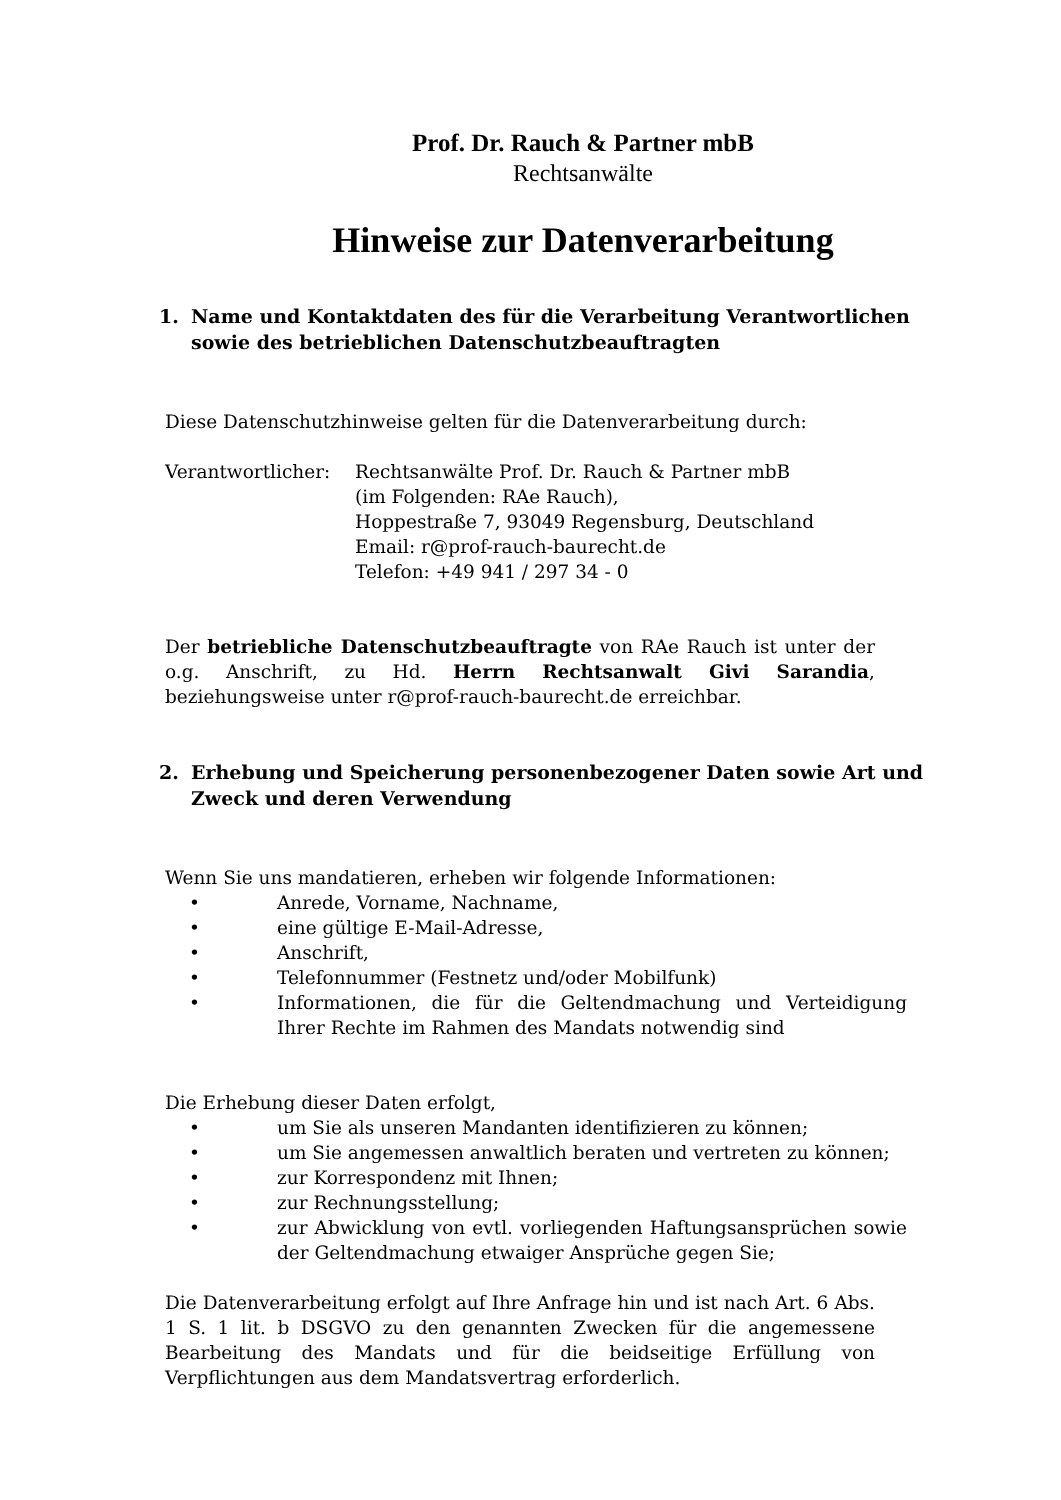Prof. Dr. Rauch & Partner mbB
Rechtsanwälte
Hinweise zur Datenverarbeitung
1. Name und Kontaktdaten des für die Verarbeitung Verantwortlichen sowie des betrieblichen Datenschutzbeauftragten
Diese Datenschutzhinweise gelten für die Datenverarbeitung durch:
Verantwortlicher: Rechtsanwälte Prof. Dr. Rauch & Partner mbB
(im Folgenden: RAe Rauch),
Hoppestraße 7, 93049 Regensburg, Deutschland
Email: r@prof-rauch-baurecht.de
Telefon: +49 941 / 297 34 - 0
Der betriebliche Datenschutzbeauftragte von RAe Rauch ist unter der o.g. Anschrift, zu Hd. Herrn Rechtsanwalt Givi Sarandia, beziehungsweise unter r@prof-rauch-baurecht.de erreichbar.
2. Erhebung und Speicherung personenbezogener Daten sowie Art und Zweck und deren Verwendung
Wenn Sie uns mandatieren, erheben wir folgende Informationen:
• Anrede, Vorname, Nachname,
• eine gültige E-Mail-Adresse,
• Anschrift,
• Telefonnummer (Festnetz und/oder Mobilfunk)
• Informationen, die für die Geltendmachung und Verteidigung Ihrer Rechte im Rahmen des Mandats notwendig sind
Die Erhebung dieser Daten erfolgt,
• um Sie als unseren Mandanten identifizieren zu können;
• um Sie angemessen anwaltlich beraten und vertreten zu können;
• zur Korrespondenz mit Ihnen;
• zur Rechnungsstellung;
• zur Abwicklung von evtl. vorliegenden Haftungsansprüchen sowie der Geltendmachung etwaiger Ansprüche gegen Sie;
Die Datenverarbeitung erfolgt auf Ihre Anfrage hin und ist nach Art. 6 Abs. 1 S. 1 lit. b DSGVO zu den genannten Zwecken für die angemessene Bearbeitung des Mandats und für die beidseitige Erfüllung von Verpflichtungen aus dem Mandatsvertrag erforderlich.